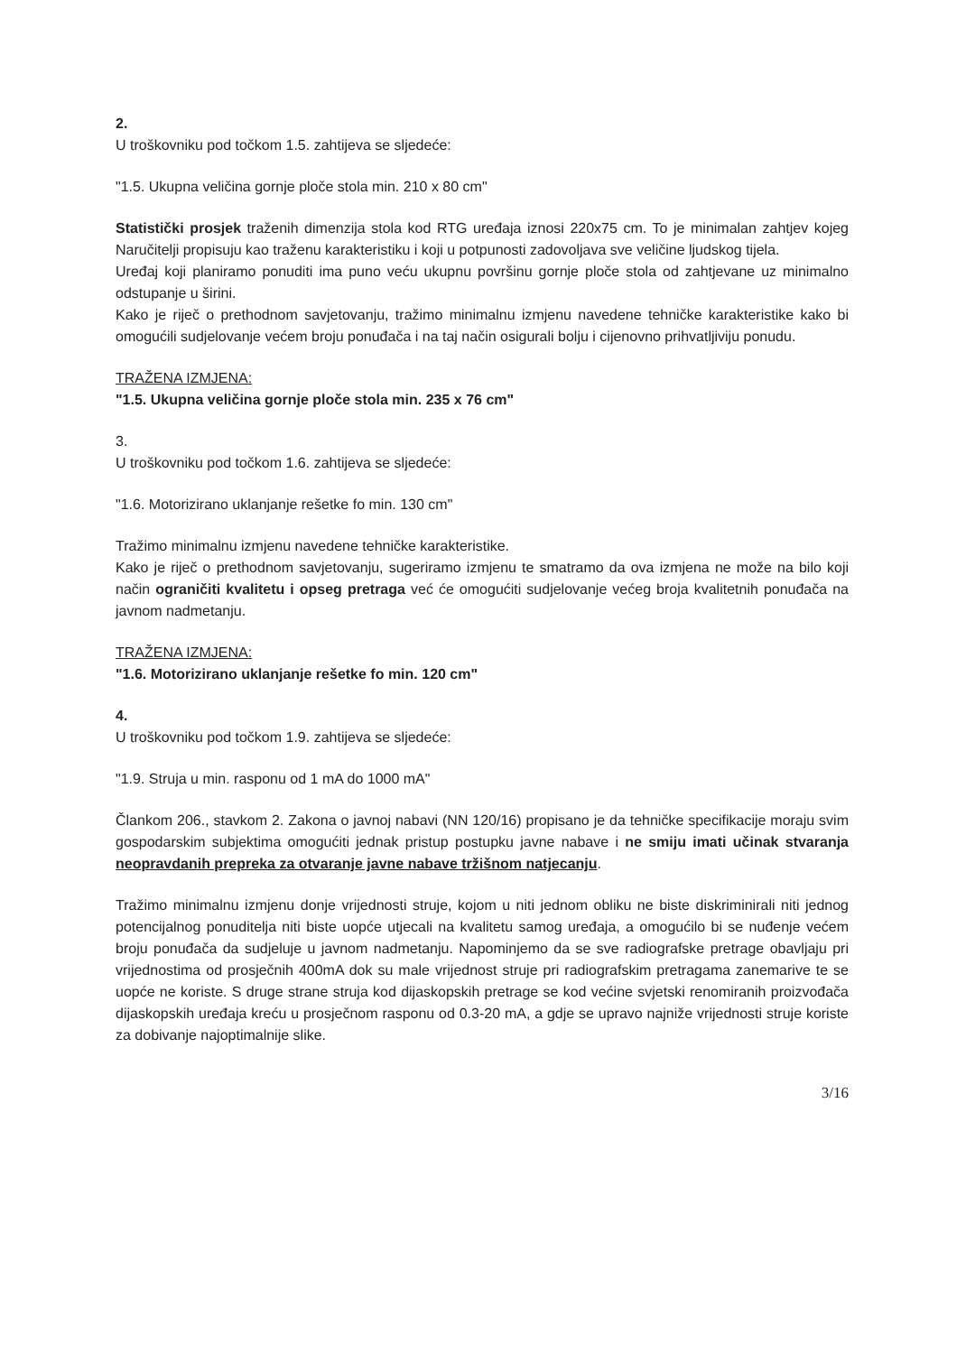2.
U troškovniku pod točkom 1.5. zahtijeva se sljedeće:
"1.5. Ukupna veličina gornje ploče stola min. 210 x 80 cm"
Statistički prosjek traženih dimenzija stola kod RTG uređaja iznosi 220x75 cm. To je minimalan zahtjev kojeg Naručitelji propisuju kao traženu karakteristiku i koji u potpunosti zadovoljava sve veličine ljudskog tijela.
Uređaj koji planiramo ponuditi ima puno veću ukupnu površinu gornje ploče stola od zahtjevane uz minimalno odstupanje u širini.
Kako je riječ o prethodnom savjetovanju, tražimo minimalnu izmjenu navedene tehničke karakteristike kako bi omogućili sudjelovanje većem broju ponuđača i na taj način osigurali bolju i cijenovno prihvatljiviju ponudu.
TRAŽENA IZMJENA:
"1.5. Ukupna veličina gornje ploče stola min. 235 x 76 cm"
3.
U troškovniku pod točkom 1.6. zahtijeva se sljedeće:
"1.6. Motorizirano uklanjanje rešetke fo min. 130 cm"
Tražimo minimalnu izmjenu navedene tehničke karakteristike.
Kako je riječ o prethodnom savjetovanju, sugeriramo izmjenu te smatramo da ova izmjena ne može na bilo koji način ograničiti kvalitetu i opseg pretraga već će omogućiti sudjelovanje većeg broja kvalitetnih ponuđača na javnom nadmetanju.
TRAŽENA IZMJENA:
"1.6. Motorizirano uklanjanje rešetke fo min. 120 cm"
4.
U troškovniku pod točkom 1.9. zahtijeva se sljedeće:
"1.9. Struja u min. rasponu od 1 mA do 1000 mA"
Člankom 206., stavkom 2. Zakona o javnoj nabavi (NN 120/16) propisano je da tehničke specifikacije moraju svim gospodarskim subjektima omogućiti jednak pristup postupku javne nabave i ne smiju imati učinak stvaranja neopravdanih prepreka za otvaranje javne nabave tržišnom natjecanju.
Tražimo minimalnu izmjenu donje vrijednosti struje, kojom u niti jednom obliku ne biste diskriminirali niti jednog potencijalnog ponuditelja niti biste uopće utjecali na kvalitetu samog uređaja, a omogućilo bi se nuđenje većem broju ponuđača da sudjeluje u javnom nadmetanju. Napominjemo da se sve radiografske pretrage obavljaju pri vrijednostima od prosječnih 400mA dok su male vrijednost struje pri radiografskim pretragama zanemarive te se uopće ne koriste. S druge strane struja kod dijaskopskih pretrage se kod većine svjetski renomiranih proizvođača dijaskopskih uređaja kreću u prosječnom rasponu od 0.3-20 mA, a gdje se upravo najniže vrijednosti struje koriste za dobivanje najoptimalnije slike.
3/16